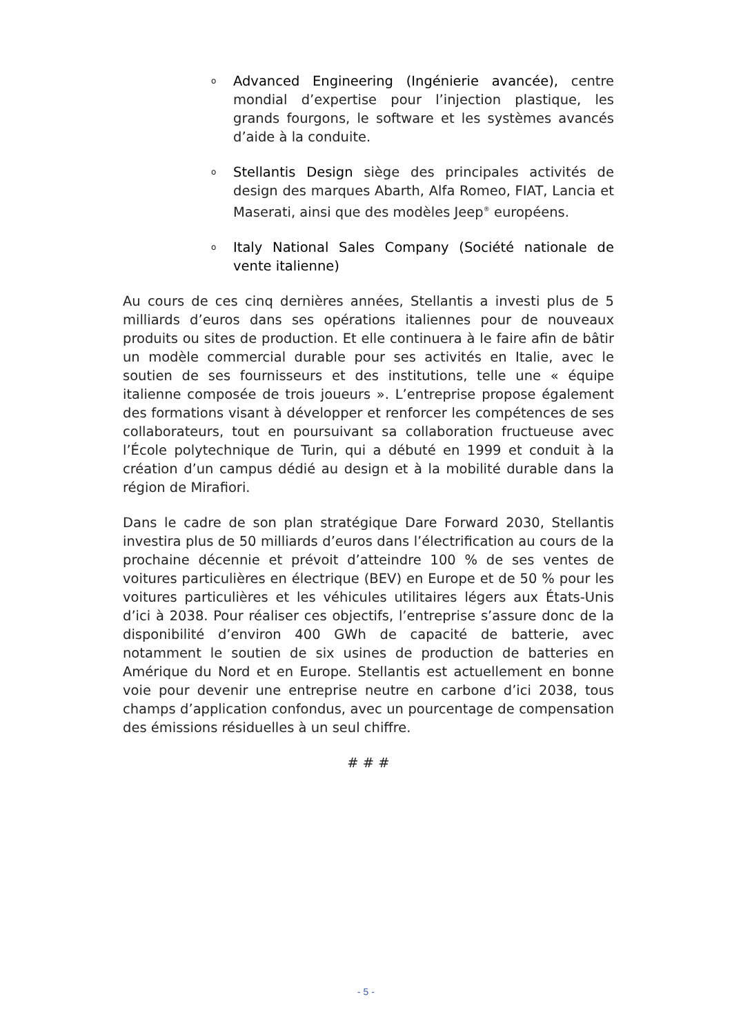o Advanced Engineering (Ingénierie avancée), centre mondial d’expertise pour l’injection plastique, les grands fourgons, le software et les systèmes avancés d’aide à la conduite.
o Stellantis Design siège des principales activités de design des marques Abarth, Alfa Romeo, FIAT, Lancia et Maserati, ainsi que des modèles Jeep<sup>®</sup> européens.
o Italy National Sales Company (Société nationale de vente italienne)
Au cours de ces cinq dernières années, Stellantis a investi plus de 5 milliards d’euros dans ses opérations italiennes pour de nouveaux produits ou sites de production. Et elle continuera à le faire afin de bâtir un modèle commercial durable pour ses activités en Italie, avec le soutien de ses fournisseurs et des institutions, telle une « équipe italienne composée de trois joueurs ». L’entreprise propose également des formations visant à développer et renforcer les compétences de ses collaborateurs, tout en poursuivant sa collaboration fructueuse avec l’École polytechnique de Turin, qui a débuté en 1999 et conduit à la création d’un campus dédié au design et à la mobilité durable dans la région de Mirafiori.
Dans le cadre de son plan stratégique Dare Forward 2030, Stellantis investira plus de 50 milliards d’euros dans l’électrification au cours de la prochaine décennie et prévoit d’atteindre 100 % de ses ventes de voitures particulières en électrique (BEV) en Europe et de 50 % pour les voitures particulières et les véhicules utilitaires légers aux États-Unis d’ici à 2038. Pour réaliser ces objectifs, l’entreprise s’assure donc de la disponibilité d’environ 400 GWh de capacité de batterie, avec notamment le soutien de six usines de production de batteries en Amérique du Nord et en Europe. Stellantis est actuellement en bonne voie pour devenir une entreprise neutre en carbone d’ici 2038, tous champs d’application confondus, avec un pourcentage de compensation des émissions résiduelles à un seul chiffre.
# # #
- 5 -